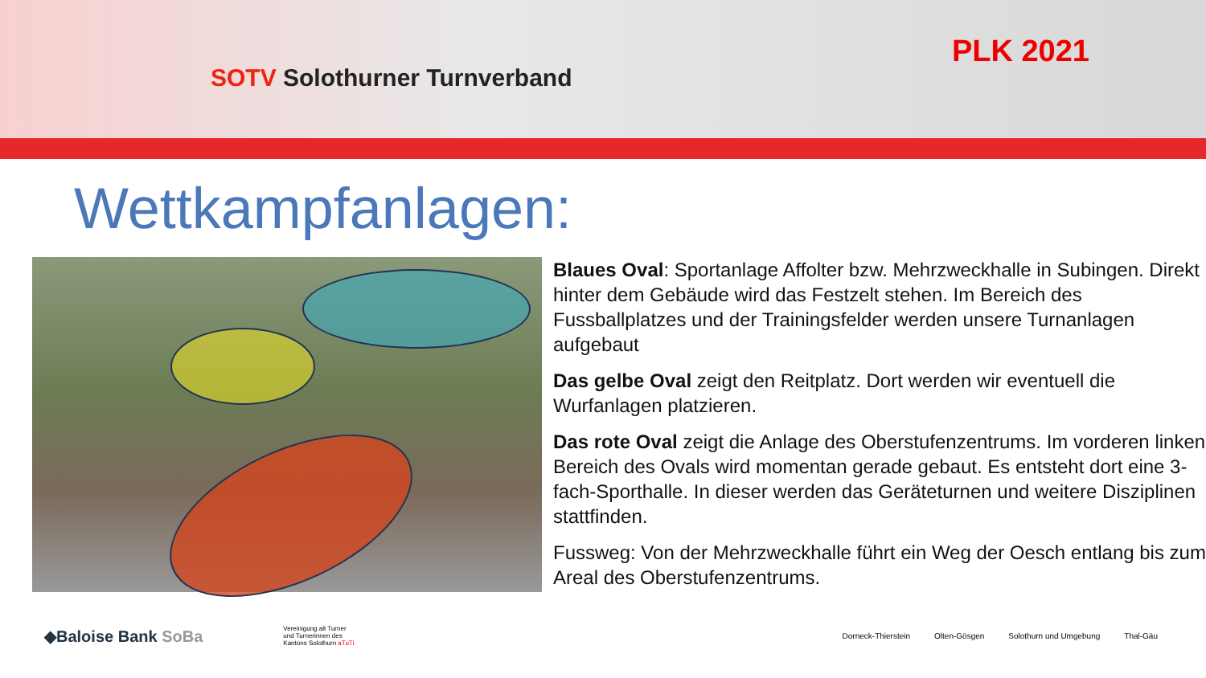SOTV Solothurner Turnverband
PLK 2021
Wettkampfanlagen:
Blaues Oval: Sportanlage Affolter bzw. Mehrzweckhalle in Subingen. Direkt hinter dem Gebäude wird das Festzelt stehen. Im Bereich des Fussballplatzes und der Trainingsfelder werden unsere Turnanlagen aufgebaut
Das gelbe Oval zeigt den Reitplatz. Dort werden wir eventuell die Wurfanlagen platzieren.
Das rote Oval zeigt die Anlage des Oberstufenzentrums. Im vorderen linken Bereich des Ovals wird momentan gerade gebaut. Es entsteht dort eine 3-fach-Sporthalle. In dieser werden das Geräteturnen und weitere Disziplinen stattfinden.
Fussweg: Von der Mehrzweckhalle führt ein Weg der Oesch entlang bis zum Areal des Oberstufenzentrums.
◆Baloise Bank SoBa
Vereinigung alt Turner und Turnerinnen des Kantons Solothurn aTuTi
Dorneck-Thierstein Olten-Gösgen Solothurn und Umgebung Thal-Gäu